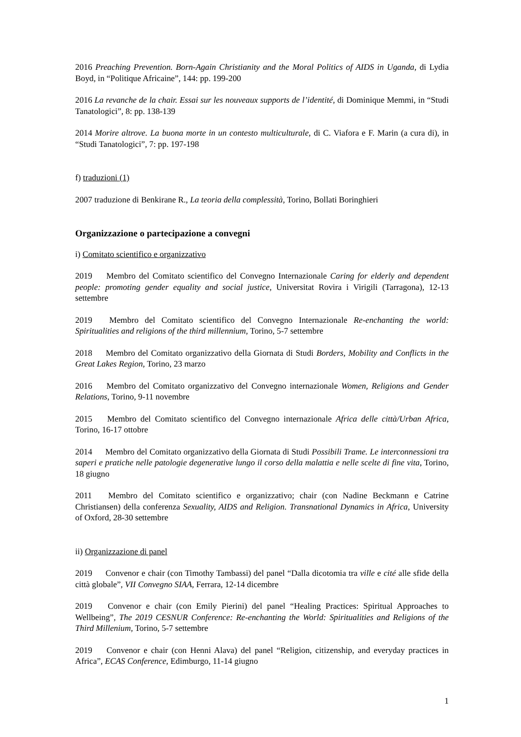2016 Preaching Prevention. Born-Again Christianity and the Moral Politics of AIDS in Uganda, di Lydia Boyd, in “Politique Africaine”, 144: pp. 199-200
2016 La revanche de la chair. Essai sur les nouveaux supports de l’identité, di Dominique Memmi, in “Studi Tanatologici”, 8: pp. 138-139
2014 Morire altrove. La buona morte in un contesto multiculturale, di C. Viafora e F. Marin (a cura di), in “Studi Tanatologici”, 7: pp. 197-198
f) traduzioni (1)
2007 traduzione di Benkirane R., La teoria della complessità, Torino, Bollati Boringhieri
Organizzazione o partecipazione a convegni
i) Comitato scientifico e organizzativo
2019 Membro del Comitato scientifico del Convegno Internazionale Caring for elderly and dependent people: promoting gender equality and social justice, Universitat Rovira i Virigili (Tarragona), 12-13 settembre
2019 Membro del Comitato scientifico del Convegno Internazionale Re-enchanting the world: Spiritualities and religions of the third millennium, Torino, 5-7 settembre
2018 Membro del Comitato organizzativo della Giornata di Studi Borders, Mobility and Conflicts in the Great Lakes Region, Torino, 23 marzo
2016 Membro del Comitato organizzativo del Convegno internazionale Women, Religions and Gender Relations, Torino, 9-11 novembre
2015 Membro del Comitato scientifico del Convegno internazionale Africa delle città/Urban Africa, Torino, 16-17 ottobre
2014 Membro del Comitato organizzativo della Giornata di Studi Possibili Trame. Le interconnessioni tra saperi e pratiche nelle patologie degenerative lungo il corso della malattia e nelle scelte di fine vita, Torino, 18 giugno
2011 Membro del Comitato scientifico e organizzativo; chair (con Nadine Beckmann e Catrine Christiansen) della conferenza Sexuality, AIDS and Religion. Transnational Dynamics in Africa, University of Oxford, 28-30 settembre
ii) Organizzazione di panel
2019 Convenor e chair (con Timothy Tambassi) del panel “Dalla dicotomia tra ville e cité alle sfide della città globale”, VII Convegno SIAA, Ferrara, 12-14 dicembre
2019 Convenor e chair (con Emily Pierini) del panel “Healing Practices: Spiritual Approaches to Wellbeing”, The 2019 CESNUR Conference: Re-enchanting the World: Spiritualities and Religions of the Third Millenium, Torino, 5-7 settembre
2019 Convenor e chair (con Henni Alava) del panel “Religion, citizenship, and everyday practices in Africa”, ECAS Conference, Edimburgo, 11-14 giugno
1